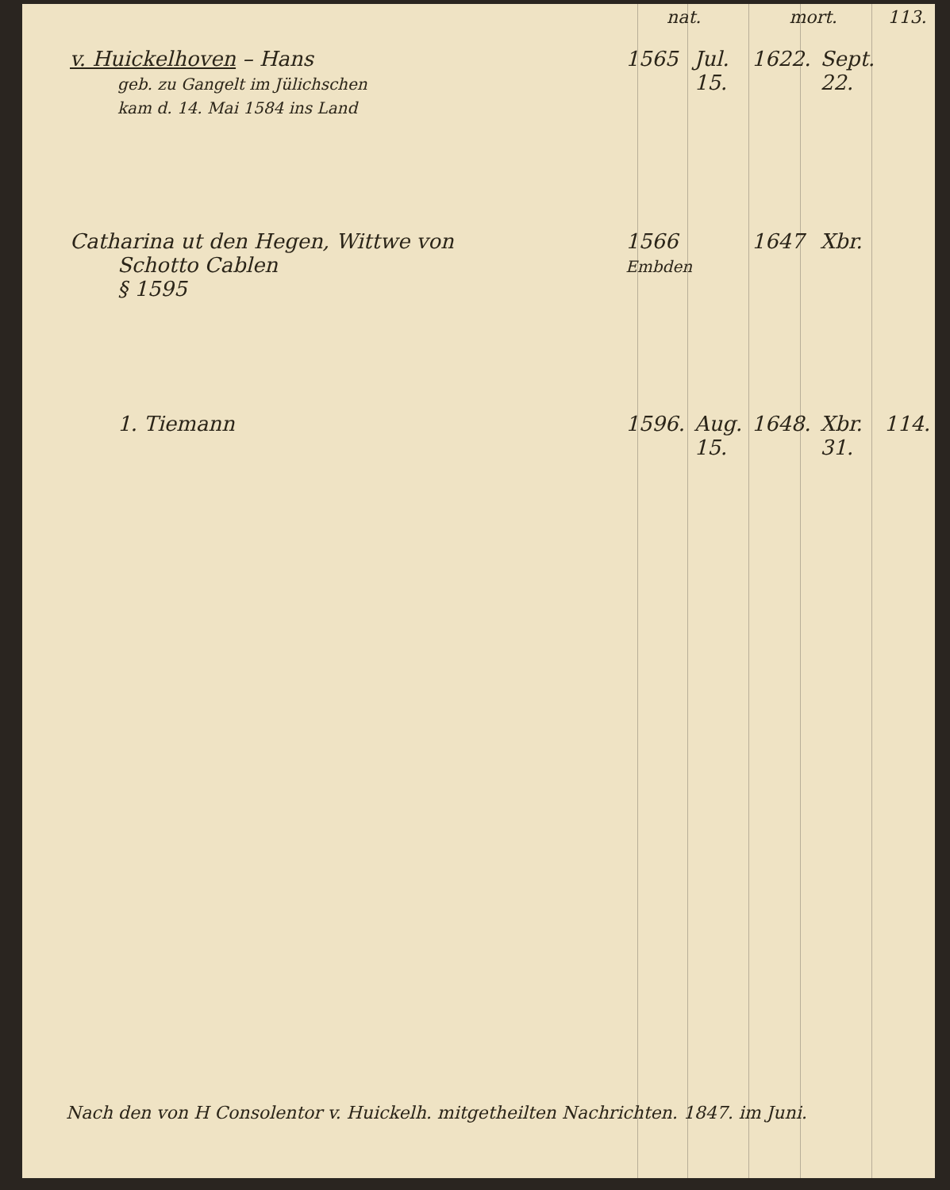| | nat. | | mort. | | 113. |
| --- | --- | --- | --- | --- | --- |
| v. Huickelhoven – Hans geb. zu Gangelt im Jülichschen kam d. 14. Mai 1584 ins Land | 1565 | Jul. 15. | 1622. | Sept. 22. | |
| Catharina ut den Hegen, Wittwe von Schotto Cablen § 1595 | 1566 Embden | | 1647 | Xbr. | |
| 1. Tiemann | 1596. | Aug. 15. | 1648. | Xbr. 31. | 114. |
Nach den von H Consolentor v. Huickelh. mitgetheilten Nachrichten. 1847. im Juni.